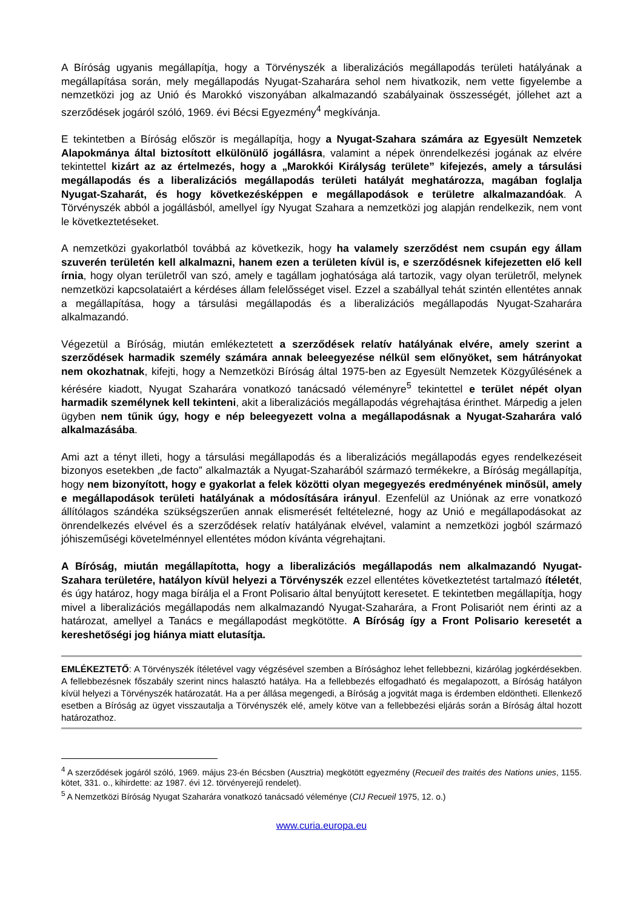A Bíróság ugyanis megállapítja, hogy a Törvényszék a liberalizációs megállapodás területi hatályának a megállapítása során, mely megállapodás Nyugat-Szaharára sehol nem hivatkozik, nem vette figyelembe a nemzetközi jog az Unió és Marokkó viszonyában alkalmazandó szabályainak összességét, jóllehet azt a szerződések jogáról szóló, 1969. évi Bécsi Egyezmény<sup>4</sup> megkívánja.
E tekintetben a Bíróság először is megállapítja, hogy a Nyugat-Szahara számára az Egyesült Nemzetek Alapokmánya által biztosított elkülönülő jogállásra, valamint a népek önrendelkezési jogának az elvére tekintettel kizárt az az értelmezés, hogy a „Marokkói Királyság területe” kifejezés, amely a társulási megállapodás és a liberalizációs megállapodás területi hatályát meghatározza, magában foglalja Nyugat-Szaharát, és hogy következésképpen e megállapodások e területre alkalmazandóak. A Törvényszék abból a jogállásból, amellyel így Nyugat Szahara a nemzetközi jog alapján rendelkezik, nem vont le következtetéseket.
A nemzetközi gyakorlatból továbbá az következik, hogy ha valamely szerződést nem csupán egy állam szuverén területén kell alkalmazni, hanem ezen a területen kívül is, e szerződésnek kifejezetten elő kell írnia, hogy olyan területről van szó, amely e tagállam joghatósága alá tartozik, vagy olyan területről, melynek nemzetközi kapcsolataiért a kérdéses állam felelősséget visel. Ezzel a szabállyal tehát szintén ellentétes annak a megállapítása, hogy a társulási megállapodás és a liberalizációs megállapodás Nyugat-Szaharára alkalmazandó.
Végezetül a Bíróság, miután emlékeztetett a szerződések relatív hatályának elvére, amely szerint a szerződések harmadik személy számára annak beleegyezése nélkül sem előnyöket, sem hátrányokat nem okozhatnak, kifejti, hogy a Nemzetközi Bíróság által 1975-ben az Egyesült Nemzetek Közgyűlésének a kérésére kiadott, Nyugat Szaharára vonatkozó tanácsadó véleményre<sup>5</sup> tekintettel e terület népét olyan harmadik személynek kell tekinteni, akit a liberalizációs megállapodás végrehajtása érinthet. Márpedig a jelen ügyben nem tűnik úgy, hogy e nép beleegyezett volna a megállapodásnak a Nyugat-Szaharára való alkalmazásába.
Ami azt a tényt illeti, hogy a társulási megállapodás és a liberalizációs megállapodás egyes rendelkezéseit bizonyos esetekben „de facto” alkalmazták a Nyugat-Szaharából származó termékekre, a Bíróság megállapítja, hogy nem bizonyított, hogy e gyakorlat a felek közötti olyan megegyezés eredményének minősül, amely e megállapodások területi hatályának a módosítására irányul. Ezenfelül az Uniónak az erre vonatkozó állítólagos szándéka szükségszerűen annak elismerését feltételezné, hogy az Unió e megállapodásokat az önrendelkezés elvével és a szerződések relatív hatályának elvével, valamint a nemzetközi jogból származó jóhiszeműségi követelménnyel ellentétes módon kívánta végrehajtani.
A Bíróság, miután megállapította, hogy a liberalizációs megállapodás nem alkalmazandó Nyugat-Szahara területére, hatályon kívül helyezi a Törvényszék ezzel ellentétes következtetést tartalmazó ítéletét, és úgy határoz, hogy maga bírálja el a Front Polisario által benyújtott keresetet. E tekintetben megállapítja, hogy mivel a liberalizációs megállapodás nem alkalmazandó Nyugat-Szaharára, a Front Polisariót nem érinti az a határozat, amellyel a Tanács e megállapodást megkötötte. A Bíróság így a Front Polisario keresetét a kereshetőségi jog hiánya miatt elutasítja.
EMLÉKEZTETŐ: A Törvényszék ítéletével vagy végzésével szemben a Bírósághoz lehet fellebbezni, kizárólag jogkérdésekben. A fellebbezésnek főszabály szerint nincs halasztó hatálya. Ha a fellebbezés elfogadható és megalapozott, a Bíróság hatályon kívül helyezi a Törvényszék határozatát. Ha a per állása megengedi, a Bíróság a jogvitát maga is érdemben eldöntheti. Ellenkező esetben a Bíróság az ügyet visszautalja a Törvényszék elé, amely kötve van a fellebbezési eljárás során a Bíróság által hozott határozathoz.
<sup>4</sup> A szerződések jogáról szóló, 1969. május 23-én Bécsben (Ausztria) megkötött egyezmény (Recueil des traités des Nations unies, 1155. kötet, 331. o., kihirdette: az 1987. évi 12. törvényerejű rendelet).
<sup>5</sup> A Nemzetközi Bíróság Nyugat Szaharára vonatkozó tanácsadó véleménye (CIJ Recueil 1975, 12. o.)
www.curia.europa.eu